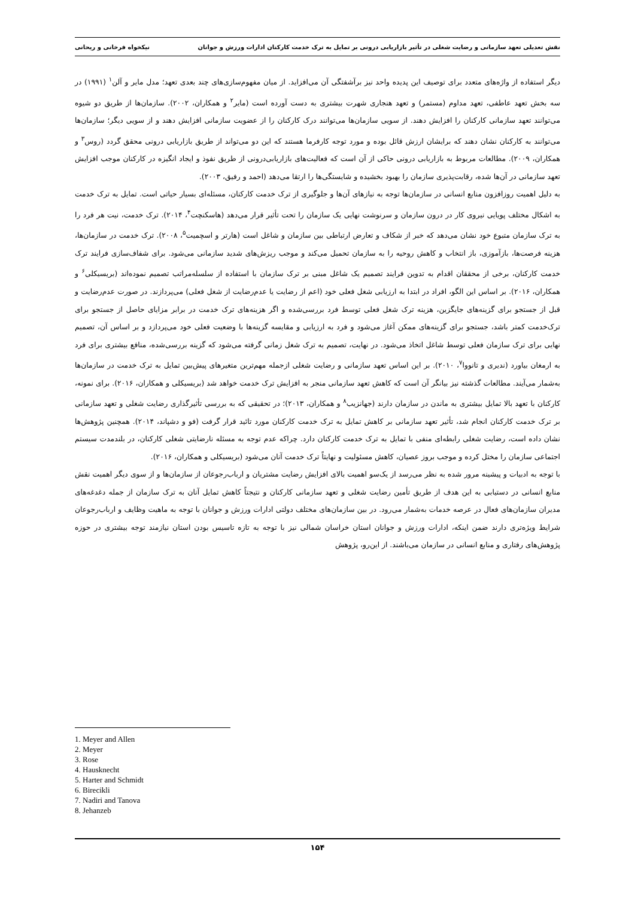نقش تعدیلی تعهد سازمانی و رضایت شغلی در تأثیر بازاریابی درونی بر تمایل به ترک خدمت کارکنان ادارات ورزش و جوانان نیکخواه فرخانی و ریحانی
دیگر استفاده از واژه‌های متعدد برای توصیف این پدیده واحد نیز برآشفتگی آن می‌افزاید. از میان مفهوم‌سازی‌های چند بعدی تعهد؛ مدل مایر و آلن<sup>۱</sup> (۱۹۹۱) در سه بخش تعهد عاطفی، تعهد مداوم (مستمر) و تعهد هنجاری شهرت بیشتری به دست آورده است (مایر<sup>۲</sup> و همکاران، ۲۰۰۲). سازمان‌ها از طریق دو شیوه می‌توانند تعهد سازمانی کارکنان را افزایش دهند. از سویی سازمان‌ها می‌توانند درک کارکنان را از عضویت سازمانی افزایش دهند و از سویی دیگر؛ سازمان‌ها می‌توانند به کارکنان نشان دهند که برایشان ارزش قائل بوده و مورد توجه کارفرما هستند که این دو می‌تواند از طریق بازاریابی درونی محقق گردد (روس<sup>۳</sup> و همکاران، ۲۰۰۹). مطالعات مربوط به بازاریابی درونی حاکی از آن است که فعالیت‌های بازاریابی‌درونی از طریق نفوذ و ایجاد انگیزه در کارکنان موجب افزایش تعهد سازمانی در آن‌ها شده، رقابت‌پذیری سازمان را بهبود بخشیده و شایستگی‌ها را ارتقا می‌دهد (احمد و رفیق، ۲۰۰۳).
به دلیل اهمیت روزافزون منابع انسانی در سازمان‌ها توجه به نیازهای آن‌ها و جلوگیری از ترک خدمت کارکنان، مسئله‌ای بسیار حیاتی است. تمایل به ترک خدمت به اشکال مختلف پویایی نیروی کار در درون سازمان و سرنوشت نهایی یک سازمان را تحت تأثیر قرار می‌دهد (هاسکنچت<sup>۴</sup>، ۲۰۱۴). ترک خدمت، نیت هر فرد را به ترک سازمان متبوع خود نشان می‌دهد که خبر از شکاف و تعارض ارتباطی بین سازمان و شاغل است (هارتر و اسچمیت<sup>۵</sup>، ۲۰۰۸). ترک خدمت در سازمان‌ها، هزینه فرصت‌ها، بازآموزی، باز انتخاب و کاهش روحیه را به سازمان تحمیل می‌کند و موجب ریزش‌های شدید سازمانی می‌شود. برای شفاف‌سازی فرایند ترک خدمت کارکنان، برخی از محققان اقدام به تدوین فرایند تصمیم یک شاغل مبنی بر ترک سازمان با استفاده از سلسله‌مراتب تصمیم نموده‌اند (بریسیکلی<sup>۶</sup> و همکاران، ۲۰۱۶). بر اساس این الگو، افراد در ابتدا به ارزیابی شغل فعلی خود (اعم از رضایت یا عدم‌رضایت از شغل فعلی) می‌پردازند. در صورت عدم‌رضایت و قبل از جستجو برای گزینه‌های جایگزین، هزینه ترک شغل فعلی توسط فرد بررسی‌شده و اگر هزینه‌های ترک خدمت در برابر مزایای حاصل از جستجو برای ترک‌خدمت کمتر باشد، جستجو برای گزینه‌های ممکن آغاز می‌شود و فرد به ارزیابی و مقایسه گزینه‌ها با وضعیت فعلی خود می‌پردازد و بر اساس آن، تصمیم نهایی برای ترک سازمان فعلی توسط شاغل اتخاذ می‌شود. در نهایت، تصمیم به ترک شغل زمانی گرفته می‌شود که گزینه بررسی‌شده، منافع بیشتری برای فرد به ارمغان بیاورد (ندیری و تانووا<sup>۷</sup>، ۲۰۱۰). بر این اساس تعهد سازمانی و رضایت شغلی ازجمله مهم‌ترین متغیرهای پیش‌بین تمایل به ترک خدمت در سازمان‌ها به‌شمار می‌آیند. مطالعات گذشته نیز بیانگر آن است که کاهش تعهد سازمانی منجر به افزایش ترک خدمت خواهد شد (بریسیکلی و همکاران، ۲۰۱۶). برای نمونه، کارکنان با تعهد بالا تمایل بیشتری به ماندن در سازمان دارند (جهانزیب<sup>۸</sup> و همکاران، ۲۰۱۳)؛ در تحقیقی که به بررسی تأثیرگذاری رضایت شغلی و تعهد سازمانی بر ترک خدمت کارکنان انجام شد، تأثیر تعهد سازمانی بر کاهش تمایل به ترک خدمت کارکنان مورد تائید قرار گرفت (فو و دشپاند، ۲۰۱۴). همچنین پژوهش‌ها نشان داده است، رضایت شغلی رابطه‌ای منفی با تمایل به ترک خدمت کارکنان دارد. چراکه عدم توجه به مسئله نارضایتی شغلی کارکنان، در بلندمدت سیستم اجتماعی سازمان را مختل کرده و موجب بروز عصیان، کاهش مسئولیت و نهایتاً ترک خدمت آنان می‌شود (بریسیکلی و همکاران، ۲۰۱۶).
با توجه به ادبیات و پیشینه مرور شده به نظر می‌رسد از یک‌سو اهمیت بالای افزایش رضایت مشتریان و ارباب‌رجوعان از سازمان‌ها و از سوی دیگر اهمیت نقش منابع انسانی در دستیابی به این هدف از طریق تأمین رضایت شغلی و تعهد سازمانی کارکنان و نتیجتاً کاهش تمایل آنان به ترک سازمان از جمله دغدغه‌های مدیران سازمان‌های فعال در عرصه خدمات به‌شمار می‌رود. در بین سازمان‌های مختلف دولتی ادارات ورزش و جوانان با توجه به ماهیت وظایف و ارباب‌رجوعان شرایط ویژه‌تری دارند ضمن اینکه، ادارات ورزش و جوانان استان خراسان شمالی نیز با توجه به تازه تاسیس بودن استان نیازمند توجه بیشتری در حوزه پژوهش‌های رفتاری و منابع انسانی در سازمان می‌باشند. از این‌رو، پژوهش
1. Meyer and Allen
2. Meyer
3. Rose
4. Hausknecht
5. Harter and Schmidt
6. Birecikli
7. Nadiri and Tanova
8. Jehanzeb
۱۵۴